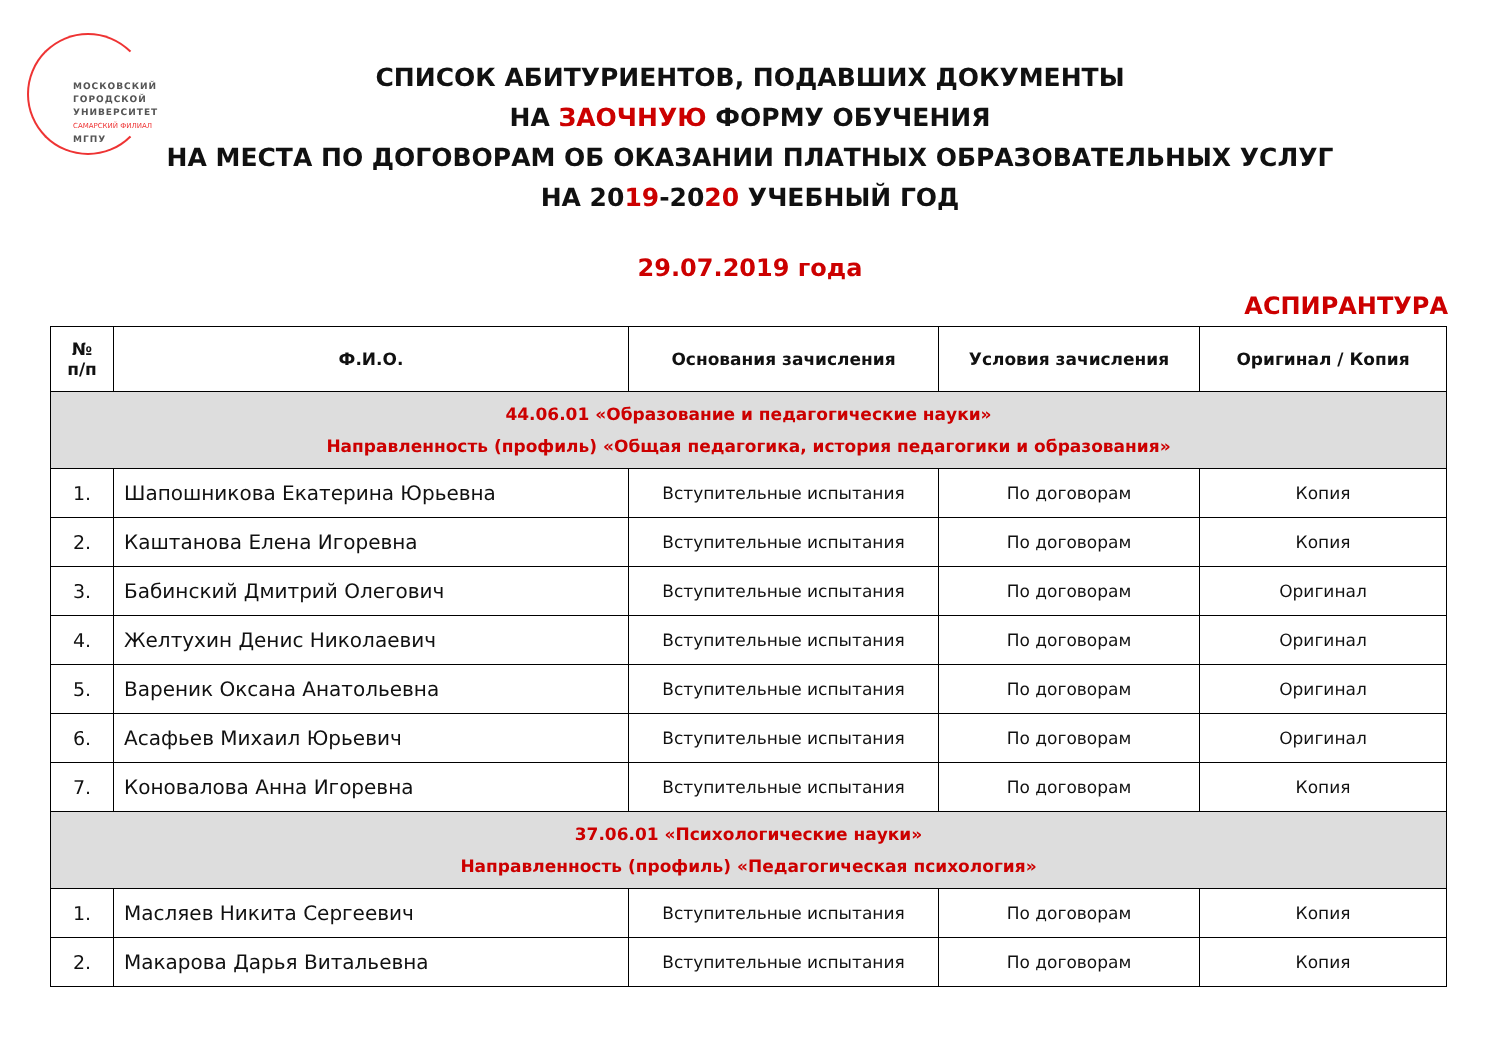МОСКОВСКИЙ
ГОРОДСКОЙ
УНИВЕРСИТЕТ
САМАРСКИЙ ФИЛИАЛ
МГПУ
СПИСОК АБИТУРИЕНТОВ, ПОДАВШИХ ДОКУМЕНТЫ
НА ЗАОЧНУЮ ФОРМУ ОБУЧЕНИЯ
НА МЕСТА ПО ДОГОВОРАМ ОБ ОКАЗАНИИ ПЛАТНЫХ ОБРАЗОВАТЕЛЬНЫХ УСЛУГ
НА 2019-2020 УЧЕБНЫЙ ГОД
29.07.2019 года
АСПИРАНТУРА
| № п/п | Ф.И.О. | Основания зачисления | Условия зачисления | Оригинал / Копия |
| --- | --- | --- | --- | --- |
| 44.06.01 «Образование и педагогические науки» Направленность (профиль) «Общая педагогика, история педагогики и образования» | | | | |
| 1. | Шапошникова Екатерина Юрьевна | Вступительные испытания | По договорам | Копия |
| 2. | Каштанова Елена Игоревна | Вступительные испытания | По договорам | Копия |
| 3. | Бабинский Дмитрий Олегович | Вступительные испытания | По договорам | Оригинал |
| 4. | Желтухин Денис Николаевич | Вступительные испытания | По договорам | Оригинал |
| 5. | Вареник Оксана Анатольевна | Вступительные испытания | По договорам | Оригинал |
| 6. | Асафьев Михаил Юрьевич | Вступительные испытания | По договорам | Оригинал |
| 7. | Коновалова Анна Игоревна | Вступительные испытания | По договорам | Копия |
| 37.06.01 «Психологические науки» Направленность (профиль) «Педагогическая психология» | | | | |
| 1. | Масляев Никита Сергеевич | Вступительные испытания | По договорам | Копия |
| 2. | Макарова Дарья Витальевна | Вступительные испытания | По договорам | Копия |